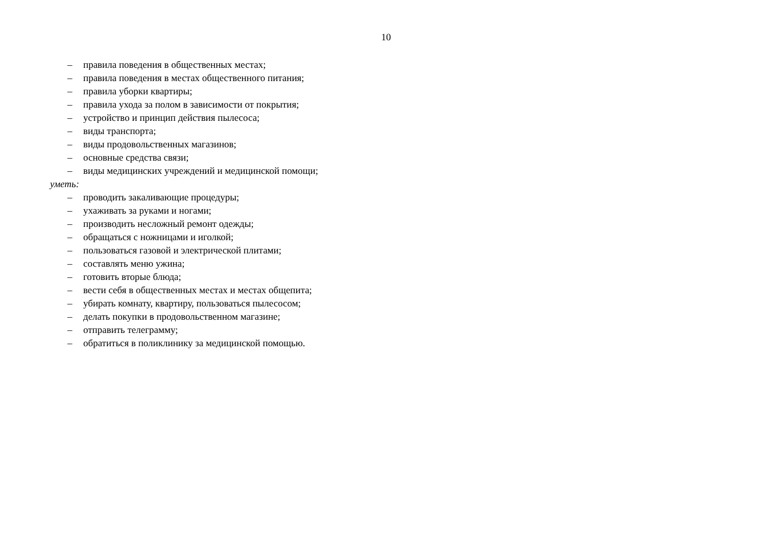10
– правила поведения в общественных местах;
– правила поведения в местах общественного питания;
– правила уборки квартиры;
– правила ухода за полом в зависимости от покрытия;
– устройство и принцип действия пылесоса;
– виды транспорта;
– виды продовольственных магазинов;
– основные средства связи;
– виды медицинских учреждений и медицинской помощи;
уметь:
– проводить закаливающие процедуры;
– ухаживать за руками и ногами;
– производить несложный ремонт одежды;
– обращаться с ножницами и иголкой;
– пользоваться газовой и электрической плитами;
– составлять меню ужина;
– готовить вторые блюда;
– вести себя в общественных местах и местах общепита;
– убирать комнату, квартиру, пользоваться пылесосом;
– делать покупки в продовольственном магазине;
– отправить телеграмму;
– обратиться в поликлинику за медицинской помощью.